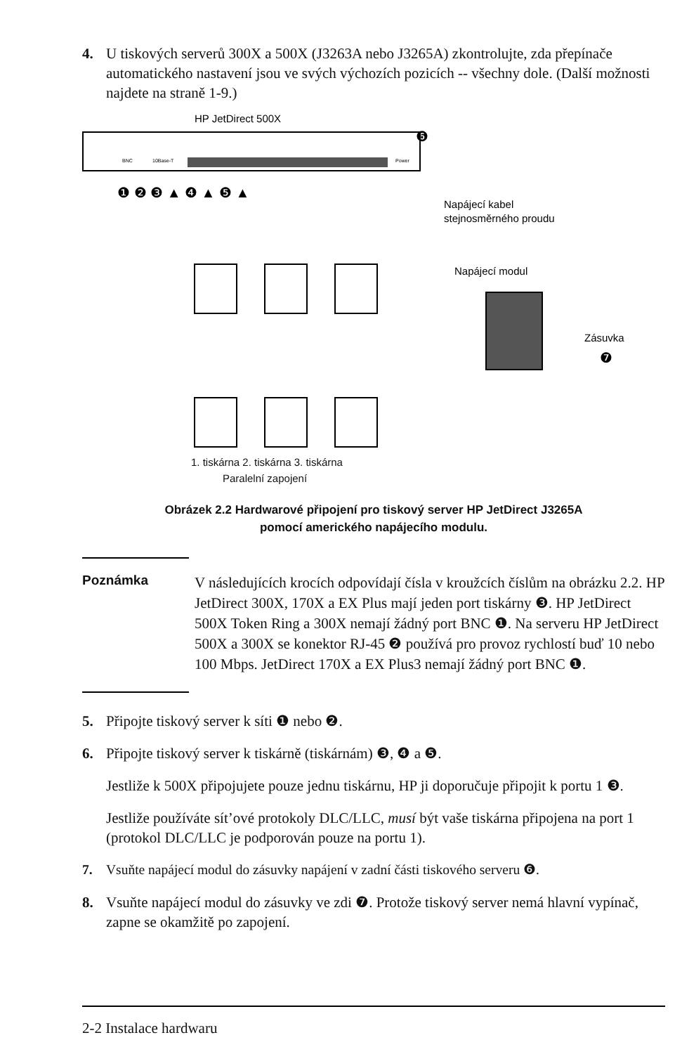4. U tiskových serverů 300X a 500X (J3263A nebo J3265A) zkontrolujte, zda přepínače automatického nastavení jsou ve svých výchozích pozicích -- všechny dole. (Další možnosti najdete na straně 1-9.)
HP JetDirect 500X
BNC
10Base-T
Power
❻
Napájecí kabel
stejnosměrného proudu
❶ ❷ ❸ ▲ ❹ ▲ ❺ ▲
Napájecí modul
Zásuvka
❼
1. tiskárna 2. tiskárna 3. tiskárna
Paralelní zapojení
Obrázek 2.2 Hardwarové připojení pro tiskový server HP JetDirect J3265A
pomocí amerického napájecího modulu.
Poznámka
V následujících krocích odpovídají čísla v kroužcích číslům na obrázku 2.2. HP JetDirect 300X, 170X a EX Plus mají jeden port tiskárny ❸. HP JetDirect 500X Token Ring a 300X nemají žádný port BNC ❶. Na serveru HP JetDirect 500X a 300X se konektor RJ-45 ❷ používá pro provoz rychlostí buď 10 nebo 100 Mbps. JetDirect 170X a EX Plus3 nemají žádný port BNC ❶.
5. Připojte tiskový server k síti ❶ nebo ❷.
6. Připojte tiskový server k tiskárně (tiskárnám) ❸, ❹ a ❺.
Jestliže k 500X připojujete pouze jednu tiskárnu, HP ji doporučuje připojit k portu 1 ❸.
Jestliže používáte sít’ové protokoly DLC/LLC, musí být vaše tiskárna připojena na port 1 (protokol DLC/LLC je podporován pouze na portu 1).
7. Vsuňte napájecí modul do zásuvky napájení v zadní části tiskového serveru ❻.
8. Vsuňte napájecí modul do zásuvky ve zdi ❼. Protože tiskový server nemá hlavní vypínač, zapne se okamžitě po zapojení.
2-2 Instalace hardwaru